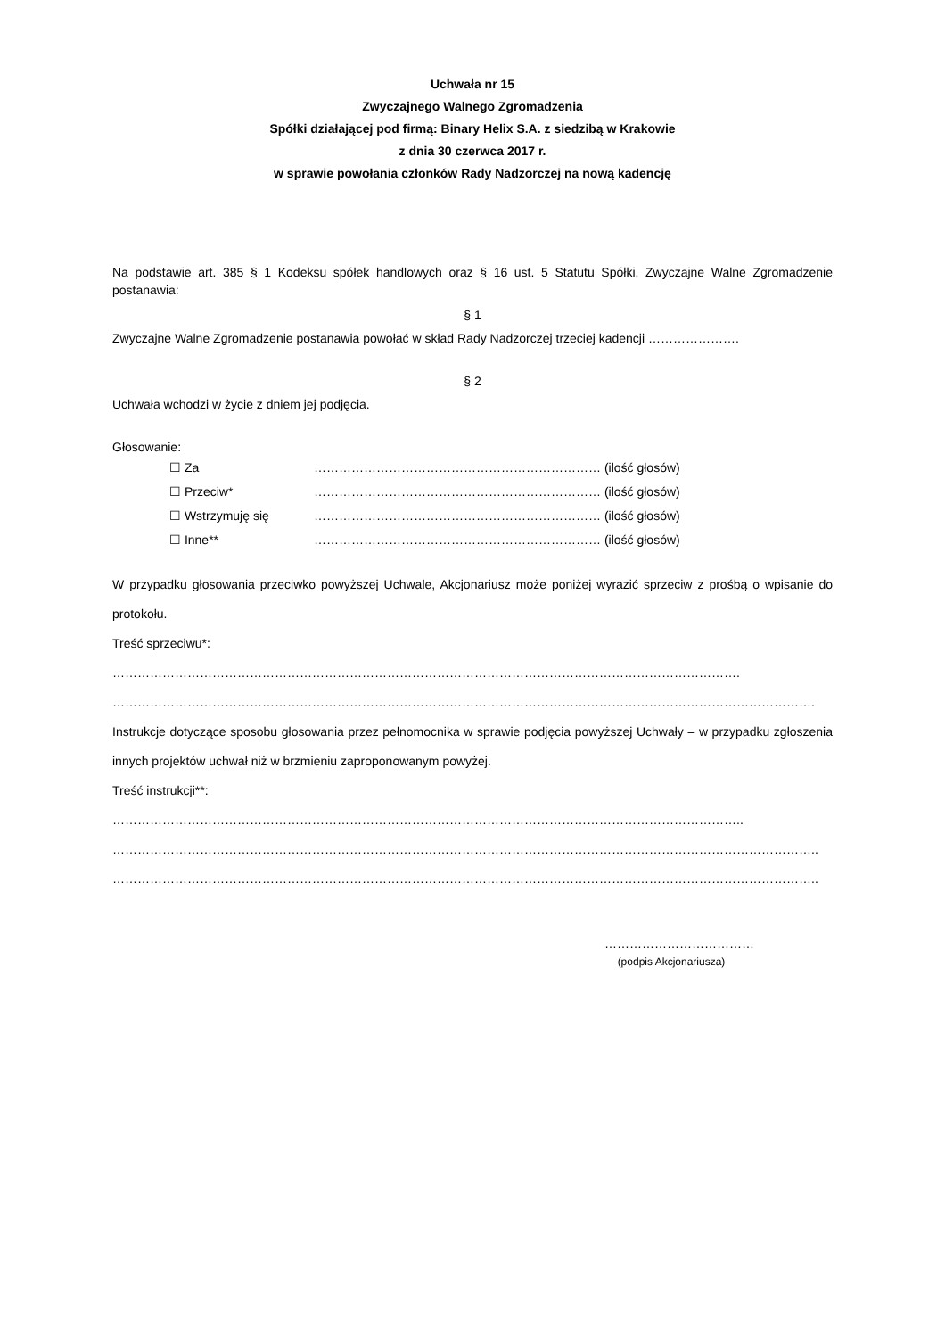Uchwała nr 15
Zwyczajnego Walnego Zgromadzenia
Spółki działającej pod firmą: Binary Helix S.A. z siedzibą w Krakowie
z dnia 30 czerwca 2017 r.
w sprawie powołania członków Rady Nadzorczej na nową kadencję
Na podstawie art. 385 § 1 Kodeksu spółek handlowych oraz § 16 ust. 5 Statutu Spółki, Zwyczajne Walne Zgromadzenie postanawia:
§ 1
Zwyczajne Walne Zgromadzenie postanawia powołać w skład Rady Nadzorczej trzeciej kadencji ………………….
§ 2
Uchwała wchodzi w życie z dniem jej podjęcia.
Głosowanie:
☐ Za …………………………………………………………… (ilość głosów)
☐ Przeciw* …………………………………………………………… (ilość głosów)
☐ Wstrzymuję się …………………………………………………………… (ilość głosów)
☐ Inne** …………………………………………………………… (ilość głosów)
W przypadku głosowania przeciwko powyższej Uchwale, Akcjonariusz może poniżej wyrazić sprzeciw z prośbą o wpisanie do protokołu.
Treść sprzeciwu*: …………………………………………………………………………………………………………………………………….
…………………………………………………………………………………………………………………………………………………….
Instrukcje dotyczące sposobu głosowania przez pełnomocnika w sprawie podjęcia powyższej Uchwały – w przypadku zgłoszenia innych projektów uchwał niż w brzmieniu zaproponowanym powyżej.
Treść instrukcji**: ……………………………………………………………………………………………………………………………………..
……………………………………………………………………………………………………………………………………………………..
……………………………………………………………………………………………………………………………………………………..
………………………………
(podpis Akcjonariusza)